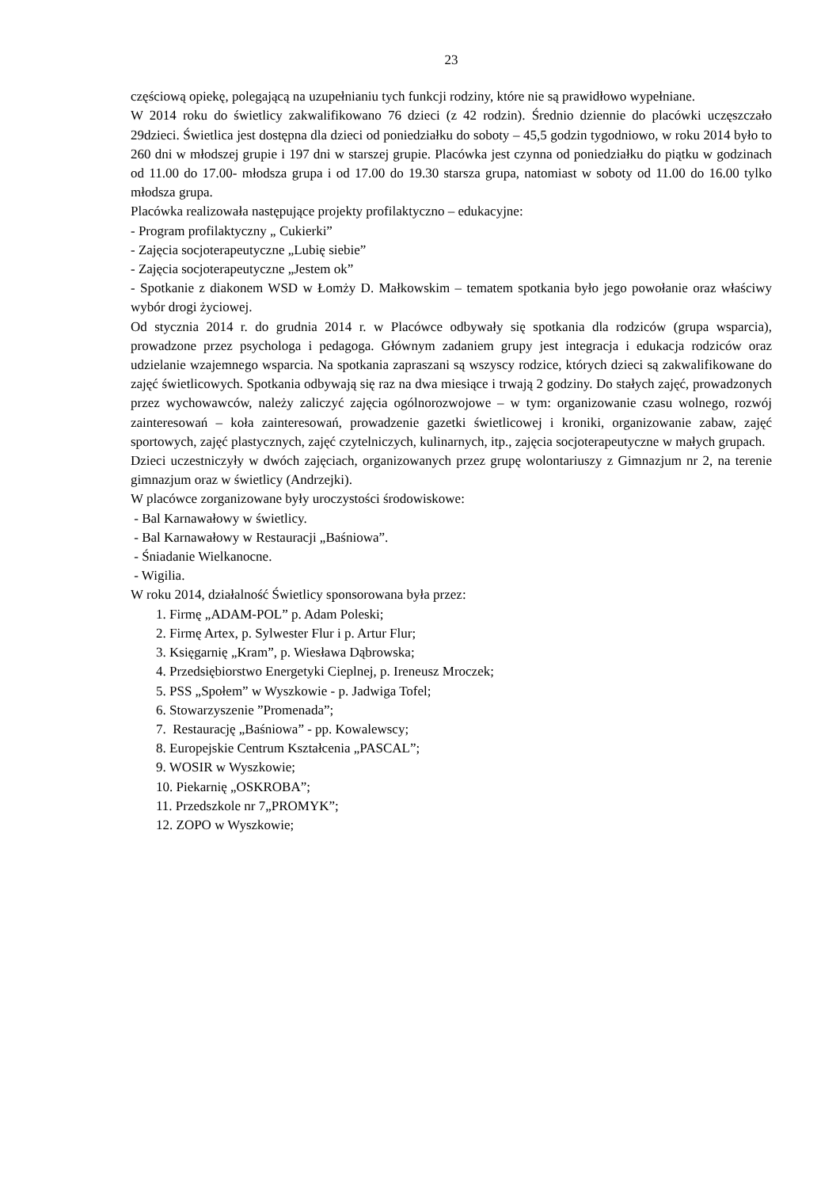23
częściową opiekę, polegającą na uzupełnianiu tych funkcji rodziny, które nie są prawidłowo wypełniane.
W 2014 roku do świetlicy zakwalifikowano 76 dzieci (z 42 rodzin). Średnio dziennie do placówki uczęszczało 29dzieci. Świetlica jest dostępna dla dzieci od poniedziałku do soboty – 45,5 godzin tygodniowo, w roku 2014 było to 260 dni w młodszej grupie i 197 dni w starszej grupie. Placówka jest czynna od poniedziałku do piątku w godzinach od 11.00 do 17.00- młodsza grupa i od 17.00 do 19.30 starsza grupa, natomiast w soboty od 11.00 do 16.00 tylko młodsza grupa.
Placówka realizowała następujące projekty profilaktyczno – edukacyjne:
- Program profilaktyczny „ Cukierki”
- Zajęcia socjoterapeutyczne „Lubię siebie”
- Zajęcia socjoterapeutyczne „Jestem ok”
- Spotkanie z diakonem WSD w Łomży D. Małkowskim – tematem spotkania było jego powołanie oraz właściwy wybór drogi życiowej.
Od stycznia 2014 r. do grudnia 2014 r. w Placówce odbywały się spotkania dla rodziców (grupa wsparcia), prowadzone przez psychologa i pedagoga. Głównym zadaniem grupy jest integracja i edukacja rodziców oraz udzielanie wzajemnego wsparcia. Na spotkania zapraszani są wszyscy rodzice, których dzieci są zakwalifikowane do zajęć świetlicowych. Spotkania odbywają się raz na dwa miesiące i trwają 2 godziny. Do stałych zajęć, prowadzonych przez wychowawców, należy zaliczyć zajęcia ogólnorozwojowe – w tym: organizowanie czasu wolnego, rozwój zainteresowań – koła zainteresowań, prowadzenie gazetki świetlicowej i kroniki, organizowanie zabaw, zajęć sportowych, zajęć plastycznych, zajęć czytelniczych, kulinarnych, itp., zajęcia socjoterapeutyczne w małych grupach.
Dzieci uczestniczyły w dwóch zajęciach, organizowanych przez grupę wolontariuszy z Gimnazjum nr 2, na terenie gimnazjum oraz w świetlicy (Andrzejki).
W placówce zorganizowane były uroczystości środowiskowe:
- Bal Karnawałowy w świetlicy.
- Bal Karnawałowy w Restauracji „Baśniowa”.
- Śniadanie Wielkanocne.
- Wigilia.
W roku 2014, działalność Świetlicy sponsorowana była przez:
1. Firmę „ADAM-POL” p. Adam Poleski;
2. Firmę Artex, p. Sylwester Flur i p. Artur Flur;
3. Księgarnię „Kram”, p. Wiesława Dąbrowska;
4. Przedsiębiorstwo Energetyki Cieplnej, p. Ireneusz Mroczek;
5. PSS „Społem” w Wyszkowie - p. Jadwiga Tofel;
6. Stowarzyszenie ”Promenada”;
7. Restaurację „Baśniowa” - pp. Kowalewscy;
8. Europejskie Centrum Kształcenia „PASCAL”;
9. WOSIR w Wyszkowie;
10. Piekarnię „OSKROBA”;
11. Przedszkole nr 7„PROMYK”;
12. ZOPO w Wyszkowie;